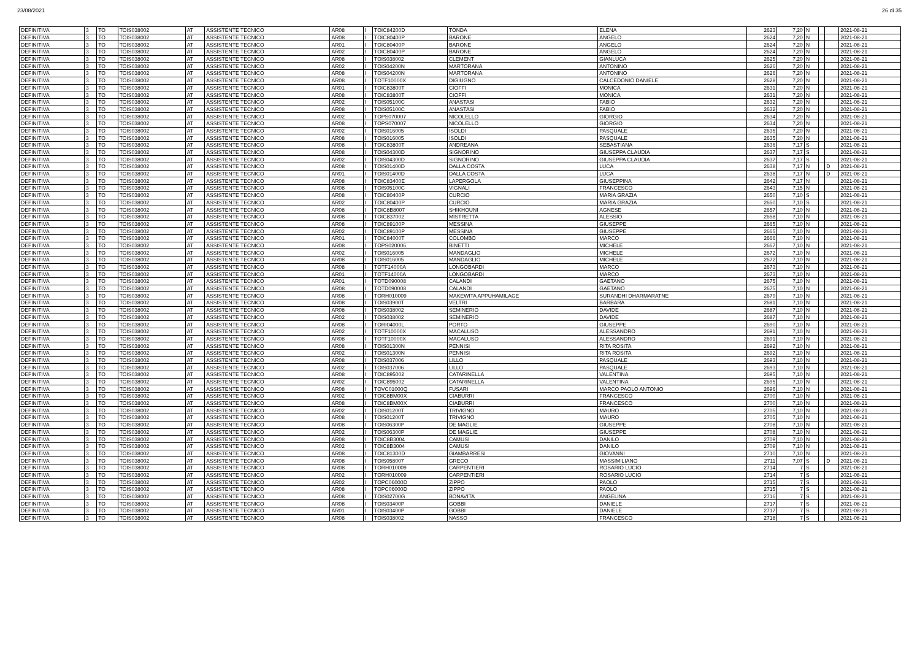23/08/2021 26 di 35
| DEFINITIVA | 3 | TO | TOIS038002 | AT | ASSISTENTE TECNICO | AR08 | I | TOIC84200D | TONDA | ELENA | 2623 | 7,20 | N | | | 2021-08-21 |
| DEFINITIVA | 3 | TO | TOIS038002 | AT | ASSISTENTE TECNICO | AR08 | I | TOIC80400P | BARONE | ANGELO | 2624 | 7,20 | N | | | 2021-08-21 |
| DEFINITIVA | 3 | TO | TOIS038002 | AT | ASSISTENTE TECNICO | AR01 | I | TOIC80400P | BARONE | ANGELO | 2624 | 7,20 | N | | | 2021-08-21 |
| DEFINITIVA | 3 | TO | TOIS038002 | AT | ASSISTENTE TECNICO | AR02 | I | TOIC80400P | BARONE | ANGELO | 2624 | 7,20 | N | | | 2021-08-21 |
| DEFINITIVA | 3 | TO | TOIS038002 | AT | ASSISTENTE TECNICO | AR08 | I | TOIS038002 | CLEMENT | GIANLUCA | 2625 | 7,20 | N | | | 2021-08-21 |
| DEFINITIVA | 3 | TO | TOIS038002 | AT | ASSISTENTE TECNICO | AR02 | I | TOIS04200N | MARTORANA | ANTONINO | 2626 | 7,20 | N | | | 2021-08-21 |
| DEFINITIVA | 3 | TO | TOIS038002 | AT | ASSISTENTE TECNICO | AR08 | I | TOIS04200N | MARTORANA | ANTONINO | 2626 | 7,20 | N | | | 2021-08-21 |
| DEFINITIVA | 3 | TO | TOIS038002 | AT | ASSISTENTE TECNICO | AR08 | I | TOTF10000X | DIGIUGNO | CALCEDONIO DANIELE | 2628 | 7,20 | N | | | 2021-08-21 |
| DEFINITIVA | 3 | TO | TOIS038002 | AT | ASSISTENTE TECNICO | AR01 | I | TOIC83800T | CIOFFI | MONICA | 2631 | 7,20 | N | | | 2021-08-21 |
| DEFINITIVA | 3 | TO | TOIS038002 | AT | ASSISTENTE TECNICO | AR08 | I | TOIC83800T | CIOFFI | MONICA | 2631 | 7,20 | N | | | 2021-08-21 |
| DEFINITIVA | 3 | TO | TOIS038002 | AT | ASSISTENTE TECNICO | AR02 | I | TOIS05100C | ANASTASI | FABIO | 2632 | 7,20 | N | | | 2021-08-21 |
| DEFINITIVA | 3 | TO | TOIS038002 | AT | ASSISTENTE TECNICO | AR08 | I | TOIS05100C | ANASTASI | FABIO | 2632 | 7,20 | N | | | 2021-08-21 |
| DEFINITIVA | 3 | TO | TOIS038002 | AT | ASSISTENTE TECNICO | AR02 | I | TOPS070007 | NICOLELLO | GIORGIO | 2634 | 7,20 | N | | | 2021-08-21 |
| DEFINITIVA | 3 | TO | TOIS038002 | AT | ASSISTENTE TECNICO | AR08 | I | TOPS070007 | NICOLELLO | GIORGIO | 2634 | 7,20 | N | | | 2021-08-21 |
| DEFINITIVA | 3 | TO | TOIS038002 | AT | ASSISTENTE TECNICO | AR02 | I | TOIS016005 | ISOLDI | PASQUALE | 2635 | 7,20 | N | | | 2021-08-21 |
| DEFINITIVA | 3 | TO | TOIS038002 | AT | ASSISTENTE TECNICO | AR08 | I | TOIS016005 | ISOLDI | PASQUALE | 2635 | 7,20 | N | | | 2021-08-21 |
| DEFINITIVA | 3 | TO | TOIS038002 | AT | ASSISTENTE TECNICO | AR08 | I | TOIC83800T | ANDREANA | SEBASTIANA | 2636 | 7,17 | S | | | 2021-08-21 |
| DEFINITIVA | 3 | TO | TOIS038002 | AT | ASSISTENTE TECNICO | AR08 | I | TOIS04300D | SIGNORINO | GIUSEPPA CLAUDIA | 2637 | 7,17 | S | | | 2021-08-21 |
| DEFINITIVA | 3 | TO | TOIS038002 | AT | ASSISTENTE TECNICO | AR02 | I | TOIS04300D | SIGNORINO | GIUSEPPA CLAUDIA | 2637 | 7,17 | S | | | 2021-08-21 |
| DEFINITIVA | 3 | TO | TOIS038002 | AT | ASSISTENTE TECNICO | AR08 | I | TOIS01400D | DALLA COSTA | LUCA | 2638 | 7,17 | N | | D | 2021-08-21 |
| DEFINITIVA | 3 | TO | TOIS038002 | AT | ASSISTENTE TECNICO | AR01 | I | TOIS01400D | DALLA COSTA | LUCA | 2638 | 7,17 | N | | D | 2021-08-21 |
| DEFINITIVA | 3 | TO | TOIS038002 | AT | ASSISTENTE TECNICO | AR08 | I | TOIC83400E | LAPERGOLA | GIUSEPPINA | 2642 | 7,17 | N | | | 2021-08-21 |
| DEFINITIVA | 3 | TO | TOIS038002 | AT | ASSISTENTE TECNICO | AR08 | I | TOIS05100C | VIGNALI | FRANCESCO | 2643 | 7,15 | N | | | 2021-08-21 |
| DEFINITIVA | 3 | TO | TOIS038002 | AT | ASSISTENTE TECNICO | AR08 | I | TOIC80400P | CURCIO | MARIA GRAZIA | 2650 | 7,10 | S | | | 2021-08-21 |
| DEFINITIVA | 3 | TO | TOIS038002 | AT | ASSISTENTE TECNICO | AR02 | I | TOIC80400P | CURCIO | MARIA GRAZIA | 2650 | 7,10 | S | | | 2021-08-21 |
| DEFINITIVA | 3 | TO | TOIS038002 | AT | ASSISTENTE TECNICO | AR08 | I | TOIC8B8007 | SHIKHOUNI | AGNESE | 2657 | 7,10 | N | | | 2021-08-21 |
| DEFINITIVA | 3 | TO | TOIS038002 | AT | ASSISTENTE TECNICO | AR08 | I | TOIC837002 | MISTRETTA | ALESSIO | 2658 | 7,10 | N | | | 2021-08-21 |
| DEFINITIVA | 3 | TO | TOIS038002 | AT | ASSISTENTE TECNICO | AR08 | I | TOIC89100P | MESSINA | GIUSEPPE | 2665 | 7,10 | N | | | 2021-08-21 |
| DEFINITIVA | 3 | TO | TOIS038002 | AT | ASSISTENTE TECNICO | AR02 | I | TOIC89100P | MESSINA | GIUSEPPE | 2665 | 7,10 | N | | | 2021-08-21 |
| DEFINITIVA | 3 | TO | TOIS038002 | AT | ASSISTENTE TECNICO | AR01 | I | TOIC84000T | COLOMBO | MARCO | 2666 | 7,10 | N | | | 2021-08-21 |
| DEFINITIVA | 3 | TO | TOIS038002 | AT | ASSISTENTE TECNICO | AR08 | I | TOPS020006 | BINETTI | MICHELE | 2667 | 7,10 | N | | | 2021-08-21 |
| DEFINITIVA | 3 | TO | TOIS038002 | AT | ASSISTENTE TECNICO | AR02 | I | TOIS016005 | MANDAGLIO | MICHELE | 2672 | 7,10 | N | | | 2021-08-21 |
| DEFINITIVA | 3 | TO | TOIS038002 | AT | ASSISTENTE TECNICO | AR08 | I | TOIS016005 | MANDAGLIO | MICHELE | 2672 | 7,10 | N | | | 2021-08-21 |
| DEFINITIVA | 3 | TO | TOIS038002 | AT | ASSISTENTE TECNICO | AR08 | I | TOTF14000A | LONGOBARDI | MARCO | 2673 | 7,10 | N | | | 2021-08-21 |
| DEFINITIVA | 3 | TO | TOIS038002 | AT | ASSISTENTE TECNICO | AR01 | I | TOTF14000A | LONGOBARDI | MARCO | 2673 | 7,10 | N | | | 2021-08-21 |
| DEFINITIVA | 3 | TO | TOIS038002 | AT | ASSISTENTE TECNICO | AR01 | I | TOTD090008 | CALANDI | GAETANO | 2675 | 7,10 | N | | | 2021-08-21 |
| DEFINITIVA | 3 | TO | TOIS038002 | AT | ASSISTENTE TECNICO | AR08 | I | TOTD090008 | CALANDI | GAETANO | 2675 | 7,10 | N | | | 2021-08-21 |
| DEFINITIVA | 3 | TO | TOIS038002 | AT | ASSISTENTE TECNICO | AR08 | I | TORH010009 | MAKEWITA APPUHAMILAGE | SURANDHI DHARMARATNE | 2679 | 7,10 | N | | | 2021-08-21 |
| DEFINITIVA | 3 | TO | TOIS038002 | AT | ASSISTENTE TECNICO | AR08 | I | TOIS03900T | VELTRI | BARBARA | 2681 | 7,10 | N | | | 2021-08-21 |
| DEFINITIVA | 3 | TO | TOIS038002 | AT | ASSISTENTE TECNICO | AR08 | I | TOIS038002 | SEMINERIO | DAVIDE | 2687 | 7,10 | N | | | 2021-08-21 |
| DEFINITIVA | 3 | TO | TOIS038002 | AT | ASSISTENTE TECNICO | AR02 | I | TOIS038002 | SEMINERIO | DAVIDE | 2687 | 7,10 | N | | | 2021-08-21 |
| DEFINITIVA | 3 | TO | TOIS038002 | AT | ASSISTENTE TECNICO | AR08 | I | TORI04000L | PORTO | GIUSEPPE | 2690 | 7,10 | N | | | 2021-08-21 |
| DEFINITIVA | 3 | TO | TOIS038002 | AT | ASSISTENTE TECNICO | AR02 | I | TOTF10000X | MACALUSO | ALESSANDRO | 2691 | 7,10 | N | | | 2021-08-21 |
| DEFINITIVA | 3 | TO | TOIS038002 | AT | ASSISTENTE TECNICO | AR08 | I | TOTF10000X | MACALUSO | ALESSANDRO | 2691 | 7,10 | N | | | 2021-08-21 |
| DEFINITIVA | 3 | TO | TOIS038002 | AT | ASSISTENTE TECNICO | AR08 | I | TOIS01300N | PENNISI | RITA ROSITA | 2692 | 7,10 | N | | | 2021-08-21 |
| DEFINITIVA | 3 | TO | TOIS038002 | AT | ASSISTENTE TECNICO | AR02 | I | TOIS01300N | PENNISI | RITA ROSITA | 2692 | 7,10 | N | | | 2021-08-21 |
| DEFINITIVA | 3 | TO | TOIS038002 | AT | ASSISTENTE TECNICO | AR08 | I | TOIS037006 | LILLO | PASQUALE | 2693 | 7,10 | N | | | 2021-08-21 |
| DEFINITIVA | 3 | TO | TOIS038002 | AT | ASSISTENTE TECNICO | AR02 | I | TOIS037006 | LILLO | PASQUALE | 2693 | 7,10 | N | | | 2021-08-21 |
| DEFINITIVA | 3 | TO | TOIS038002 | AT | ASSISTENTE TECNICO | AR08 | I | TOIC895002 | CATARINELLA | VALENTINA | 2695 | 7,10 | N | | | 2021-08-21 |
| DEFINITIVA | 3 | TO | TOIS038002 | AT | ASSISTENTE TECNICO | AR02 | I | TOIC895002 | CATARINELLA | VALENTINA | 2695 | 7,10 | N | | | 2021-08-21 |
| DEFINITIVA | 3 | TO | TOIS038002 | AT | ASSISTENTE TECNICO | AR08 | I | TOVC01000Q | FUSARI | MARCO PAOLO ANTONIO | 2696 | 7,10 | N | | | 2021-08-21 |
| DEFINITIVA | 3 | TO | TOIS038002 | AT | ASSISTENTE TECNICO | AR02 | I | TOIC8BM00X | CIABURRI | FRANCESCO | 2700 | 7,10 | N | | | 2021-08-21 |
| DEFINITIVA | 3 | TO | TOIS038002 | AT | ASSISTENTE TECNICO | AR08 | I | TOIC8BM00X | CIABURRI | FRANCESCO | 2700 | 7,10 | N | | | 2021-08-21 |
| DEFINITIVA | 3 | TO | TOIS038002 | AT | ASSISTENTE TECNICO | AR02 | I | TOIS01200T | TRIVIGNO | MAURO | 2705 | 7,10 | N | | | 2021-08-21 |
| DEFINITIVA | 3 | TO | TOIS038002 | AT | ASSISTENTE TECNICO | AR08 | I | TOIS01200T | TRIVIGNO | MAURO | 2705 | 7,10 | N | | | 2021-08-21 |
| DEFINITIVA | 3 | TO | TOIS038002 | AT | ASSISTENTE TECNICO | AR08 | I | TOIS06300P | DE MAGLIE | GIUSEPPE | 2708 | 7,10 | N | | | 2021-08-21 |
| DEFINITIVA | 3 | TO | TOIS038002 | AT | ASSISTENTE TECNICO | AR02 | I | TOIS06300P | DE MAGLIE | GIUSEPPE | 2708 | 7,10 | N | | | 2021-08-21 |
| DEFINITIVA | 3 | TO | TOIS038002 | AT | ASSISTENTE TECNICO | AR08 | I | TOIC8B3004 | CAMUSI | DANILO | 2709 | 7,10 | N | | | 2021-08-21 |
| DEFINITIVA | 3 | TO | TOIS038002 | AT | ASSISTENTE TECNICO | AR02 | I | TOIC8B3004 | CAMUSI | DANILO | 2709 | 7,10 | N | | | 2021-08-21 |
| DEFINITIVA | 3 | TO | TOIS038002 | AT | ASSISTENTE TECNICO | AR08 | I | TOIC81300D | GIAMBARRESI | GIOVANNI | 2710 | 7,10 | N | | | 2021-08-21 |
| DEFINITIVA | 3 | TO | TOIS038002 | AT | ASSISTENTE TECNICO | AR08 | I | TOIS058007 | GRECO | MASSIMILIANO | 2711 | 7,07 | S | | D | 2021-08-21 |
| DEFINITIVA | 3 | TO | TOIS038002 | AT | ASSISTENTE TECNICO | AR08 | I | TORH010009 | CARPENTIERI | ROSARIO LUCIO | 2714 | 7 | S | | | 2021-08-21 |
| DEFINITIVA | 3 | TO | TOIS038002 | AT | ASSISTENTE TECNICO | AR02 | I | TORH010009 | CARPENTIERI | ROSARIO LUCIO | 2714 | 7 | S | | | 2021-08-21 |
| DEFINITIVA | 3 | TO | TOIS038002 | AT | ASSISTENTE TECNICO | AR02 | I | TOPC06000D | ZIPPO | PAOLO | 2715 | 7 | S | | | 2021-08-21 |
| DEFINITIVA | 3 | TO | TOIS038002 | AT | ASSISTENTE TECNICO | AR08 | I | TOPC06000D | ZIPPO | PAOLO | 2715 | 7 | S | | | 2021-08-21 |
| DEFINITIVA | 3 | TO | TOIS038002 | AT | ASSISTENTE TECNICO | AR08 | I | TOIS02700G | BONAVITA | ANGELINA | 2716 | 7 | S | | | 2021-08-21 |
| DEFINITIVA | 3 | TO | TOIS038002 | AT | ASSISTENTE TECNICO | AR08 | I | TOIS03400P | GOBBI | DANIELE | 2717 | 7 | S | | | 2021-08-21 |
| DEFINITIVA | 3 | TO | TOIS038002 | AT | ASSISTENTE TECNICO | AR01 | I | TOIS03400P | GOBBI | DANIELE | 2717 | 7 | S | | | 2021-08-21 |
| DEFINITIVA | 3 | TO | TOIS038002 | AT | ASSISTENTE TECNICO | AR08 | I | TOIS038002 | NASSO | FRANCESCO | 2718 | 7 | S | | | 2021-08-21 |